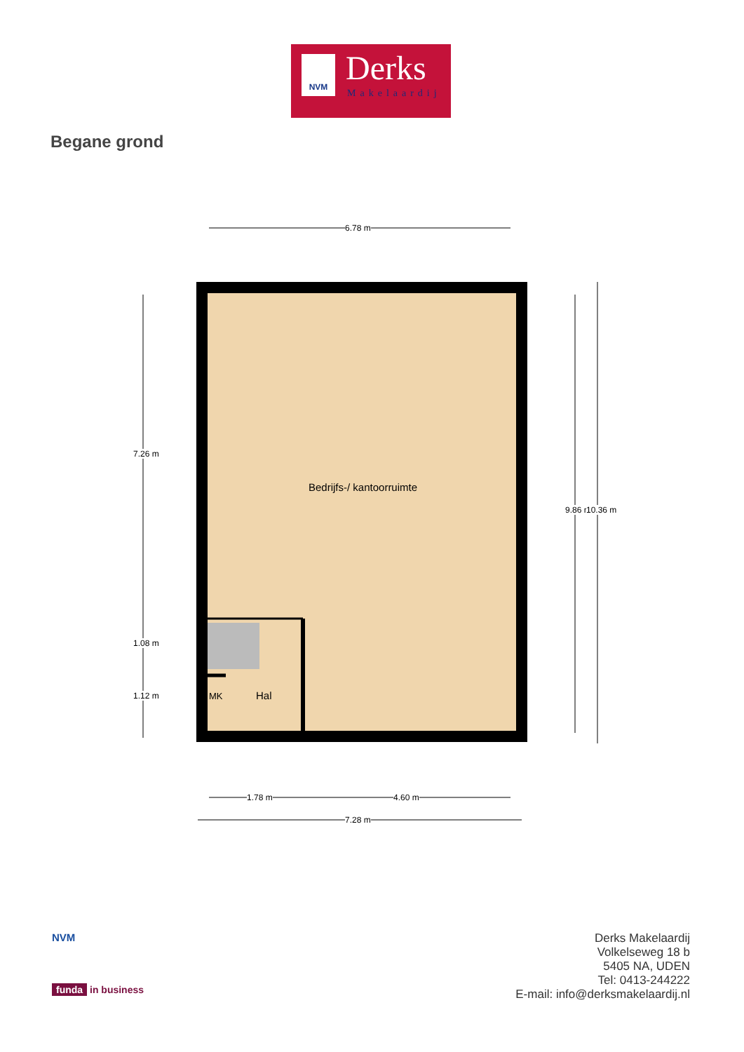NVM Derks
Makelaardij
Begane grond
6.78 m
Bedrijfs-/ kantoorruimte
Hal
MK
7.26 m
1.08 m
1.12 m
9.86 m 10.36 m
1.78 m 4.60 m
7.28 m
NVM
funda in business
Derks Makelaardij
Volkelseweg 18 b
5405 NA, UDEN
Tel: 0413-244222
E-mail: info@derksmakelaardij.nl